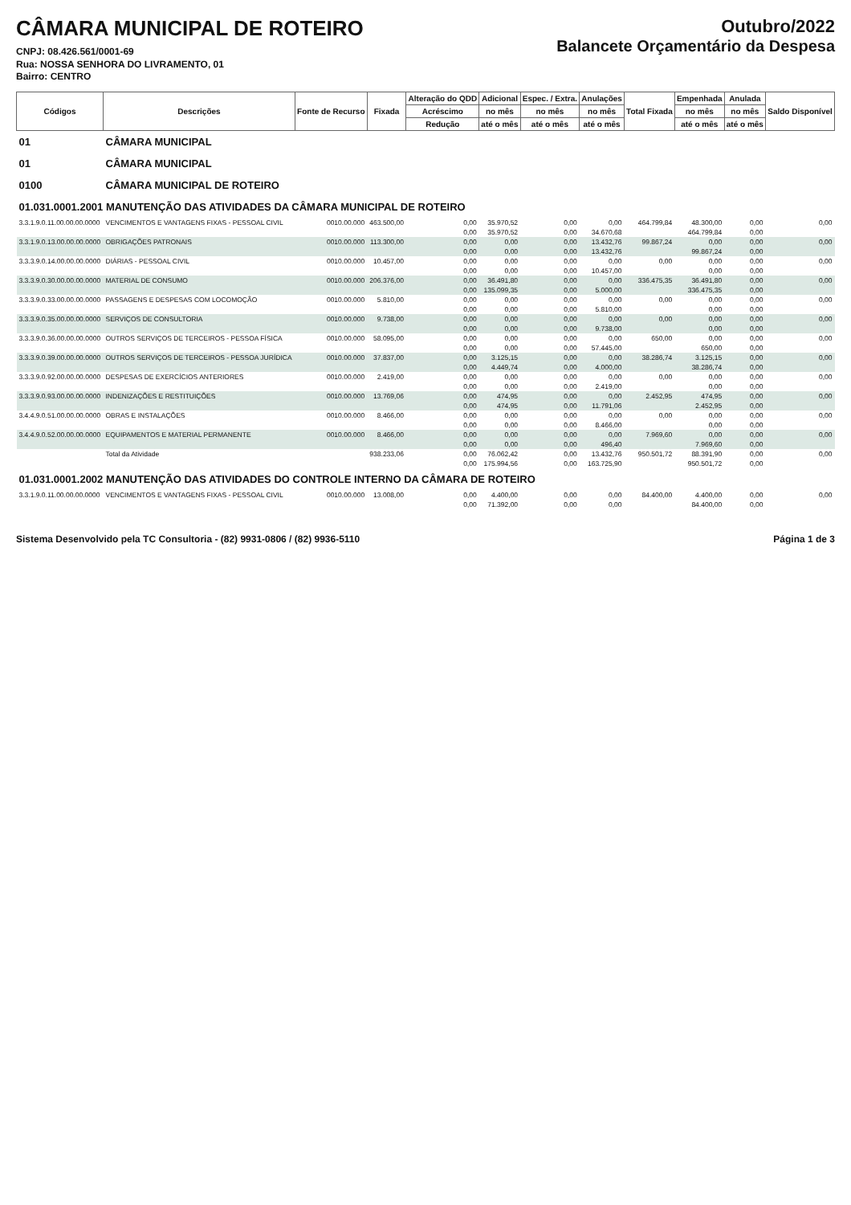CÂMARA MUNICIPAL DE ROTEIRO
CNPJ: 08.426.561/0001-69
Rua: NOSSA SENHORA DO LIVRAMENTO, 01
Bairro: CENTRO
Outubro/2022
Balancete Orçamentário da Despesa
| Códigos | Descrições | Fonte de Recurso | Fixada | Alteração do QDD | Adicional | Espec. / Extra. | Anulações | Total Fixada | Empenhada | Anulada | Saldo Disponível |
| --- | --- | --- | --- | --- | --- | --- | --- | --- | --- | --- | --- |
| | | | | Acréscimo | no mês | no mês | no mês | | no mês | no mês | |
| | | | | Redução | até o mês | até o mês | até o mês | | até o mês | até o mês | |
| 01 | CÂMARA MUNICIPAL | | | | | | | | | | |
| 01 | CÂMARA MUNICIPAL | | | | | | | | | | |
| 0100 | CÂMARA MUNICIPAL DE ROTEIRO | | | | | | | | | | |
| 01.031.0001.2001 MANUTENÇÃO DAS ATIVIDADES DA CÂMARA MUNICIPAL DE ROTEIRO | | | | | | | | | | | |
| 3.3.1.9.0.11.00.00.00.0000 | VENCIMENTOS E VANTAGENS FIXAS - PESSOAL CIVIL | 0010.00.000 | 463.500,00 | 0,00 | 35.970,52 | 0,00 | 0,00 | 464.799,84 | 48.300,00 | 0,00 | 0,00 |
| | | | | 0,00 | 35.970,52 | 0,00 | 34.670,68 | | 464.799,84 | 0,00 | |
| 3.3.1.9.0.13.00.00.00.0000 | OBRIGAÇÕES PATRONAIS | 0010.00.000 | 113.300,00 | 0,00 | 0,00 | 0,00 | 13.432,76 | 99.867,24 | 0,00 | 0,00 | 0,00 |
| | | | | 0,00 | 0,00 | 0,00 | 13.432,76 | | 99.867,24 | 0,00 | |
| 3.3.3.9.0.14.00.00.00.0000 | DIÁRIAS - PESSOAL CIVIL | 0010.00.000 | 10.457,00 | 0,00 | 0,00 | 0,00 | 0,00 | 0,00 | 0,00 | 0,00 | 0,00 |
| | | | | 0,00 | 0,00 | 0,00 | 10.457,00 | | 0,00 | 0,00 | |
| 3.3.3.9.0.30.00.00.00.0000 | MATERIAL DE CONSUMO | 0010.00.000 | 206.376,00 | 0,00 | 36.491,80 | 0,00 | 0,00 | 336.475,35 | 36.491,80 | 0,00 | 0,00 |
| | | | | 0,00 | 135.099,35 | 0,00 | 5.000,00 | | 336.475,35 | 0,00 | |
| 3.3.3.9.0.33.00.00.00.0000 | PASSAGENS E DESPESAS COM LOCOMOÇÃO | 0010.00.000 | 5.810,00 | 0,00 | 0,00 | 0,00 | 0,00 | 0,00 | 0,00 | 0,00 | 0,00 |
| | | | | 0,00 | 0,00 | 0,00 | 5.810,00 | | 0,00 | 0,00 | |
| 3.3.3.9.0.35.00.00.00.0000 | SERVIÇOS DE CONSULTORIA | 0010.00.000 | 9.738,00 | 0,00 | 0,00 | 0,00 | 0,00 | 0,00 | 0,00 | 0,00 | 0,00 |
| | | | | 0,00 | 0,00 | 0,00 | 9.738,00 | | 0,00 | 0,00 | |
| 3.3.3.9.0.36.00.00.00.0000 | OUTROS SERVIÇOS DE TERCEIROS - PESSOA FÍSICA | 0010.00.000 | 58.095,00 | 0,00 | 0,00 | 0,00 | 0,00 | 650,00 | 0,00 | 0,00 | 0,00 |
| | | | | 0,00 | 0,00 | 0,00 | 57.445,00 | | 650,00 | 0,00 | |
| 3.3.3.9.0.39.00.00.00.0000 | OUTROS SERVIÇOS DE TERCEIROS - PESSOA JURÍDICA | 0010.00.000 | 37.837,00 | 0,00 | 3.125,15 | 0,00 | 0,00 | 38.286,74 | 3.125,15 | 0,00 | 0,00 |
| | | | | 0,00 | 4.449,74 | 0,00 | 4.000,00 | | 38.286,74 | 0,00 | |
| 3.3.3.9.0.92.00.00.00.0000 | DESPESAS DE EXERCÍCIOS ANTERIORES | 0010.00.000 | 2.419,00 | 0,00 | 0,00 | 0,00 | 0,00 | 0,00 | 0,00 | 0,00 | 0,00 |
| | | | | 0,00 | 0,00 | 0,00 | 2.419,00 | | 0,00 | 0,00 | |
| 3.3.3.9.0.93.00.00.00.0000 | INDENIZAÇÕES E RESTITUIÇÕES | 0010.00.000 | 13.769,06 | 0,00 | 474,95 | 0,00 | 0,00 | 2.452,95 | 474,95 | 0,00 | 0,00 |
| | | | | 0,00 | 474,95 | 0,00 | 11.791,06 | | 2.452,95 | 0,00 | |
| 3.4.4.9.0.51.00.00.00.0000 | OBRAS E INSTALAÇÕES | 0010.00.000 | 8.466,00 | 0,00 | 0,00 | 0,00 | 0,00 | 0,00 | 0,00 | 0,00 | 0,00 |
| | | | | 0,00 | 0,00 | 0,00 | 8.466,00 | | 0,00 | 0,00 | |
| 3.4.4.9.0.52.00.00.00.0000 | EQUIPAMENTOS E MATERIAL PERMANENTE | 0010.00.000 | 8.466,00 | 0,00 | 0,00 | 0,00 | 0,00 | 7.969,60 | 0,00 | 0,00 | 0,00 |
| | | | | 0,00 | 0,00 | 0,00 | 496,40 | | 7.969,60 | 0,00 | |
| | Total da Atividade | | 938.233,06 | 0,00 | 76.062,42 | 0,00 | 13.432,76 | 950.501,72 | 88.391,90 | 0,00 | 0,00 |
| | | | | 0,00 | 175.994,56 | 0,00 | 163.725,90 | | 950.501,72 | 0,00 | |
| 01.031.0001.2002 MANUTENÇÃO DAS ATIVIDADES DO CONTROLE INTERNO DA CÂMARA DE ROTEIRO | | | | | | | | | | | |
| 3.3.1.9.0.11.00.00.00.0000 | VENCIMENTOS E VANTAGENS FIXAS - PESSOAL CIVIL | 0010.00.000 | 13.008,00 | 0,00 | 4.400,00 | 0,00 | 0,00 | 84.400,00 | 4.400,00 | 0,00 | 0,00 |
| | | | | 0,00 | 71.392,00 | 0,00 | 0,00 | | 84.400,00 | 0,00 | |
Sistema Desenvolvido pela TC Consultoria - (82) 9931-0806 / (82) 9936-5110 Página 1 de 3